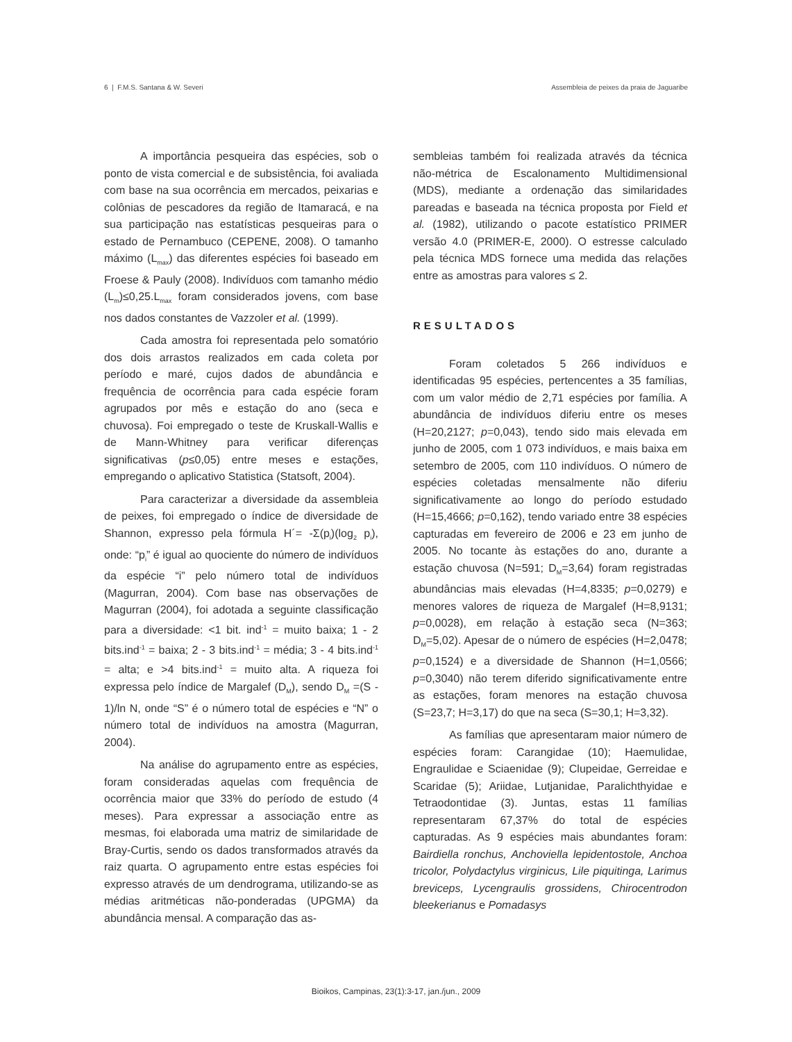6 | F.M.S. Santana & W. Severi Assembleia de peixes da praia de Jaguaribe
A importância pesqueira das espécies, sob o ponto de vista comercial e de subsistência, foi avaliada com base na sua ocorrência em mercados, peixarias e colônias de pescadores da região de Itamaracá, e na sua participação nas estatísticas pesqueiras para o estado de Pernambuco (CEPENE, 2008). O tamanho máximo (L<sub>max</sub>) das diferentes espécies foi baseado em Froese & Pauly (2008). Indivíduos com tamanho médio (L<sub>m</sub>)≤0,25.L<sub>max</sub> foram considerados jovens, com base nos dados constantes de Vazzoler et al. (1999).
Cada amostra foi representada pelo somatório dos dois arrastos realizados em cada coleta por período e maré, cujos dados de abundância e frequência de ocorrência para cada espécie foram agrupados por mês e estação do ano (seca e chuvosa). Foi empregado o teste de Kruskall-Wallis e de Mann-Whitney para verificar diferenças significativas (p≤0,05) entre meses e estações, empregando o aplicativo Statistica (Statsoft, 2004).
Para caracterizar a diversidade da assembleia de peixes, foi empregado o índice de diversidade de Shannon, expresso pela fórmula H´= -Σ(p<sub>i</sub>)(log<sub>2</sub> p<sub>i</sub>), onde: “p<sub>i</sub>” é igual ao quociente do número de indivíduos da espécie “i” pelo número total de indivíduos (Magurran, 2004). Com base nas observações de Magurran (2004), foi adotada a seguinte classificação para a diversidade: <1 bit. ind<sup>-1</sup> = muito baixa; 1 - 2 bits.ind<sup>-1</sup> = baixa; 2 - 3 bits.ind<sup>-1</sup> = média; 3 - 4 bits.ind<sup>-1</sup> = alta; e >4 bits.ind<sup>-1</sup> = muito alta. A riqueza foi expressa pelo índice de Margalef (D<sub>M</sub>), sendo D<sub>M</sub> =(S - 1)/ln N, onde “S” é o número total de espécies e “N” o número total de indivíduos na amostra (Magurran, 2004).
Na análise do agrupamento entre as espécies, foram consideradas aquelas com frequência de ocorrência maior que 33% do período de estudo (4 meses). Para expressar a associação entre as mesmas, foi elaborada uma matriz de similaridade de Bray-Curtis, sendo os dados transformados através da raiz quarta. O agrupamento entre estas espécies foi expresso através de um dendrograma, utilizando-se as médias aritméticas não-ponderadas (UPGMA) da abundância mensal. A comparação das as-
sembleias também foi realizada através da técnica não-métrica de Escalonamento Multidimensional (MDS), mediante a ordenação das similaridades pareadas e baseada na técnica proposta por Field et al. (1982), utilizando o pacote estatístico PRIMER versão 4.0 (PRIMER-E, 2000). O estresse calculado pela técnica MDS fornece uma medida das relações entre as amostras para valores ≤ 2.
RESULTADOS
Foram coletados 5 266 indivíduos e identificadas 95 espécies, pertencentes a 35 famílias, com um valor médio de 2,71 espécies por família. A abundância de indivíduos diferiu entre os meses (H=20,2127; p=0,043), tendo sido mais elevada em junho de 2005, com 1 073 indivíduos, e mais baixa em setembro de 2005, com 110 indivíduos. O número de espécies coletadas mensalmente não diferiu significativamente ao longo do período estudado (H=15,4666; p=0,162), tendo variado entre 38 espécies capturadas em fevereiro de 2006 e 23 em junho de 2005. No tocante às estações do ano, durante a estação chuvosa (N=591; D<sub>M</sub>=3,64) foram registradas abundâncias mais elevadas (H=4,8335; p=0,0279) e menores valores de riqueza de Margalef (H=8,9131; p=0,0028), em relação à estação seca (N=363; D<sub>M</sub>=5,02). Apesar de o número de espécies (H=2,0478; p=0,1524) e a diversidade de Shannon (H=1,0566; p=0,3040) não terem diferido significativamente entre as estações, foram menores na estação chuvosa (S=23,7; H=3,17) do que na seca (S=30,1; H=3,32).
As famílias que apresentaram maior número de espécies foram: Carangidae (10); Haemulidae, Engraulidae e Sciaenidae (9); Clupeidae, Gerreidae e Scaridae (5); Ariidae, Lutjanidae, Paralichthyidae e Tetraodontidae (3). Juntas, estas 11 famílias representaram 67,37% do total de espécies capturadas. As 9 espécies mais abundantes foram: Bairdiella ronchus, Anchoviella lepidentostole, Anchoa tricolor, Polydactylus virginicus, Lile piquitinga, Larimus breviceps, Lycengraulis grossidens, Chirocentrodon bleekerianus e Pomadasys
Bioikos, Campinas, 23(1):3-17, jan./jun., 2009